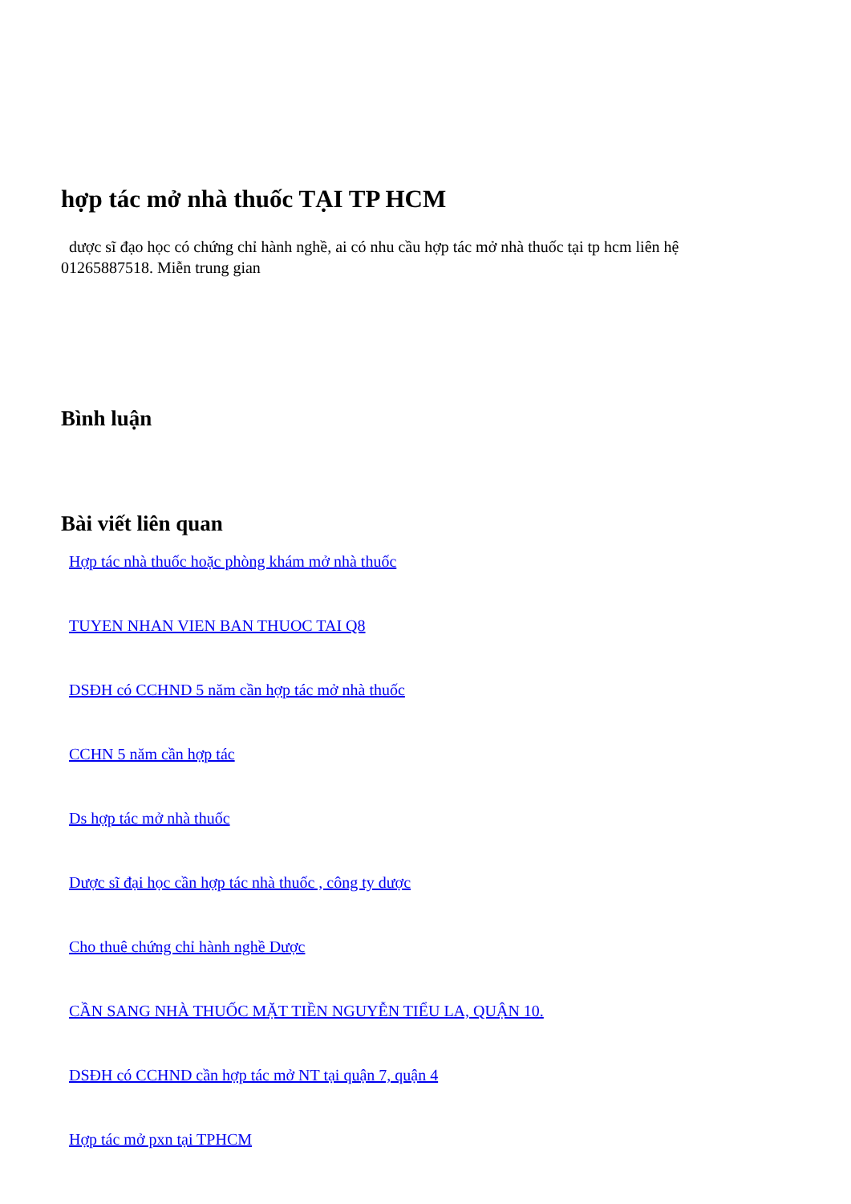hợp tác mở nhà thuốc TẠI TP HCM
dược sĩ đạo học có chứng chỉ hành nghề, ai có nhu cầu hợp tác mở nhà thuốc tại tp hcm liên hệ 01265887518. Miễn trung gian
Bình luận
Bài viết liên quan
Hợp tác nhà thuốc hoặc phòng khám mở nhà thuốc
TUYEN NHAN VIEN BAN THUOC TAI Q8
DSĐH có CCHND 5 năm cần hợp tác mở nhà thuốc
CCHN 5 năm cần hợp tác
Ds hợp tác mở nhà thuốc
Dược sĩ đại học cần hợp tác nhà thuốc , công ty dược
Cho thuê chứng chỉ hành nghề Dược
CẦN SANG NHÀ THUỐC MẶT TIỀN NGUYỄN TIỂU LA, QUẬN 10.
DSĐH có CCHND cần hợp tác mở NT tại quận 7, quận 4
Hợp tác mở pxn tại TPHCM